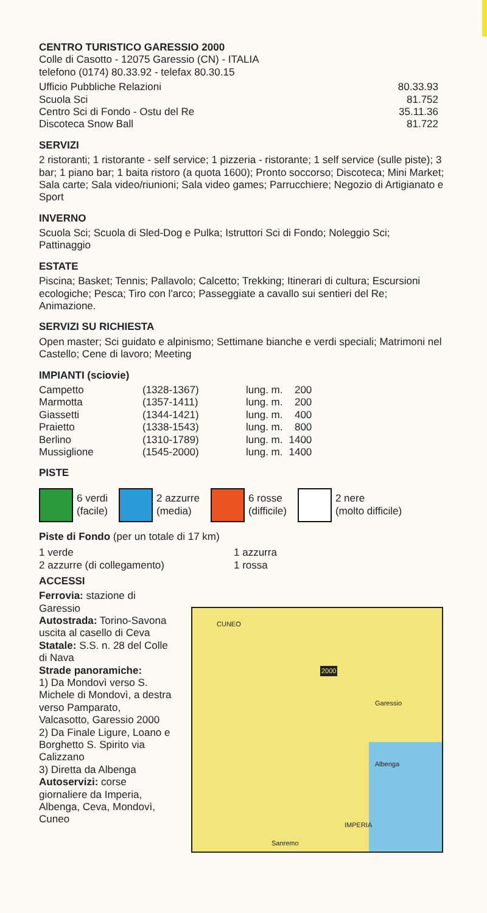CENTRO TURISTICO GARESSIO 2000
Colle di Casotto - 12075 Garessio (CN) - ITALIA
telefono (0174) 80.33.92 - telefax 80.30.15
| Ufficio Pubbliche Relazioni | 80.33.93 |
| Scuola Sci | 81.752 |
| Centro Sci di Fondo - Ostu del Re | 35.11.36 |
| Discoteca Snow Ball | 81.722 |
SERVIZI
2 ristoranti; 1 ristorante - self service; 1 pizzeria - ristorante; 1 self service (sulle piste); 3 bar; 1 piano bar; 1 baita ristoro (a quota 1600); Pronto soccorso; Discoteca; Mini Market; Sala carte; Sala video/riunioni; Sala video games; Parrucchiere; Negozio di Artigianato e Sport
INVERNO
Scuola Sci; Scuola di Sled-Dog e Pulka; Istruttori Sci di Fondo; Noleggio Sci; Pattinaggio
ESTATE
Piscina; Basket; Tennis; Pallavolo; Calcetto; Trekking; Itinerari di cultura; Escursioni ecologiche; Pesca; Tiro con l'arco; Passeggiate a cavallo sui sentieri del Re; Animazione.
SERVIZI SU RICHIESTA
Open master; Sci guidato e alpinismo; Settimane bianche e verdi speciali; Matrimoni nel Castello; Cene di lavoro; Meeting
IMPIANTI (sciovie)
| Campetto | (1328-1367) | lung. m. | 200 |
| Marmotta | (1357-1411) | lung. m. | 200 |
| Giassetti | (1344-1421) | lung. m. | 400 |
| Praietto | (1338-1543) | lung. m. | 800 |
| Berlino | (1310-1789) | lung. m. | 1400 |
| Mussiglione | (1545-2000) | lung. m. | 1400 |
PISTE
6 verdi
(facile)
2 azzurre
(media)
6 rosse
(difficile)
2 nere
(molto difficile)
Piste di Fondo (per un totale di 17 km)
| 1 verde | 1 azzurra |
| 2 azzurre (di collegamento) | 1 rossa |
ACCESSI
Ferrovia: stazione di Garessio
Autostrada: Torino-Savona uscita al casello di Ceva
Statale: S.S. n. 28 del Colle di Nava
Strade panoramiche:
1) Da Mondovì verso S. Michele di Mondovì, a destra verso Pamparato, Valcasotto, Garessio 2000
2) Da Finale Ligure, Loano e Borghetto S. Spirito via Calizzano
3) Diretta da Albenga
Autoservizi: corse giornaliere da Imperia, Albenga, Ceva, Mondovì, Cuneo
CUNEO
2000
Garessio
Albenga
IMPERIA
Sanremo